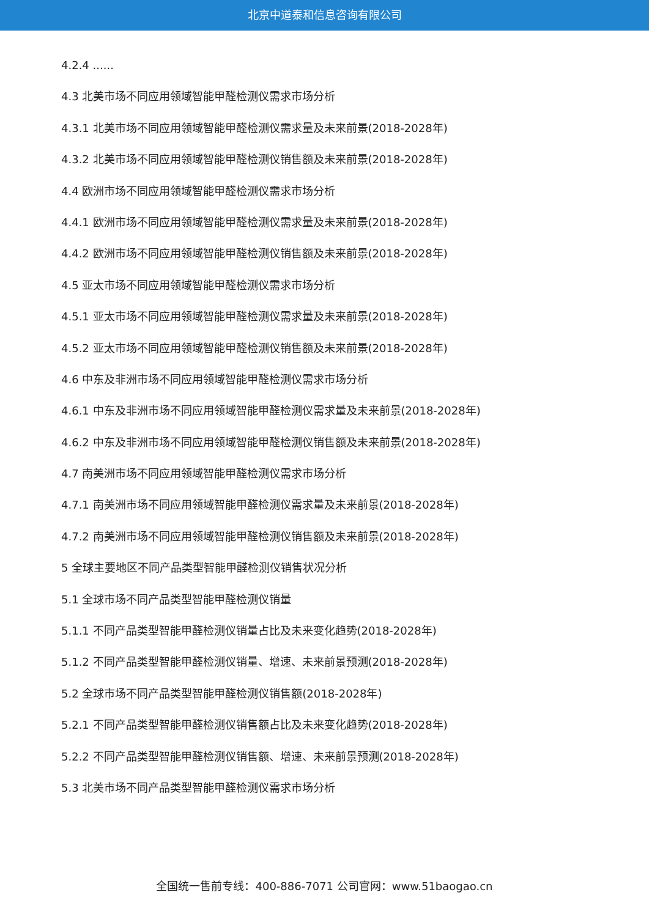北京中道泰和信息咨询有限公司
4.2.4 ......
4.3 北美市场不同应用领域智能甲醛检测仪需求市场分析
4.3.1 北美市场不同应用领域智能甲醛检测仪需求量及未来前景(2018-2028年)
4.3.2 北美市场不同应用领域智能甲醛检测仪销售额及未来前景(2018-2028年)
4.4 欧洲市场不同应用领域智能甲醛检测仪需求市场分析
4.4.1 欧洲市场不同应用领域智能甲醛检测仪需求量及未来前景(2018-2028年)
4.4.2 欧洲市场不同应用领域智能甲醛检测仪销售额及未来前景(2018-2028年)
4.5 亚太市场不同应用领域智能甲醛检测仪需求市场分析
4.5.1 亚太市场不同应用领域智能甲醛检测仪需求量及未来前景(2018-2028年)
4.5.2 亚太市场不同应用领域智能甲醛检测仪销售额及未来前景(2018-2028年)
4.6 中东及非洲市场不同应用领域智能甲醛检测仪需求市场分析
4.6.1 中东及非洲市场不同应用领域智能甲醛检测仪需求量及未来前景(2018-2028年)
4.6.2 中东及非洲市场不同应用领域智能甲醛检测仪销售额及未来前景(2018-2028年)
4.7 南美洲市场不同应用领域智能甲醛检测仪需求市场分析
4.7.1 南美洲市场不同应用领域智能甲醛检测仪需求量及未来前景(2018-2028年)
4.7.2 南美洲市场不同应用领域智能甲醛检测仪销售额及未来前景(2018-2028年)
5 全球主要地区不同产品类型智能甲醛检测仪销售状况分析
5.1 全球市场不同产品类型智能甲醛检测仪销量
5.1.1 不同产品类型智能甲醛检测仪销量占比及未来变化趋势(2018-2028年)
5.1.2 不同产品类型智能甲醛检测仪销量、增速、未来前景预测(2018-2028年)
5.2 全球市场不同产品类型智能甲醛检测仪销售额(2018-2028年)
5.2.1 不同产品类型智能甲醛检测仪销售额占比及未来变化趋势(2018-2028年)
5.2.2 不同产品类型智能甲醛检测仪销售额、增速、未来前景预测(2018-2028年)
5.3 北美市场不同产品类型智能甲醛检测仪需求市场分析
全国统一售前专线：400-886-7071 公司官网：www.51baogao.cn